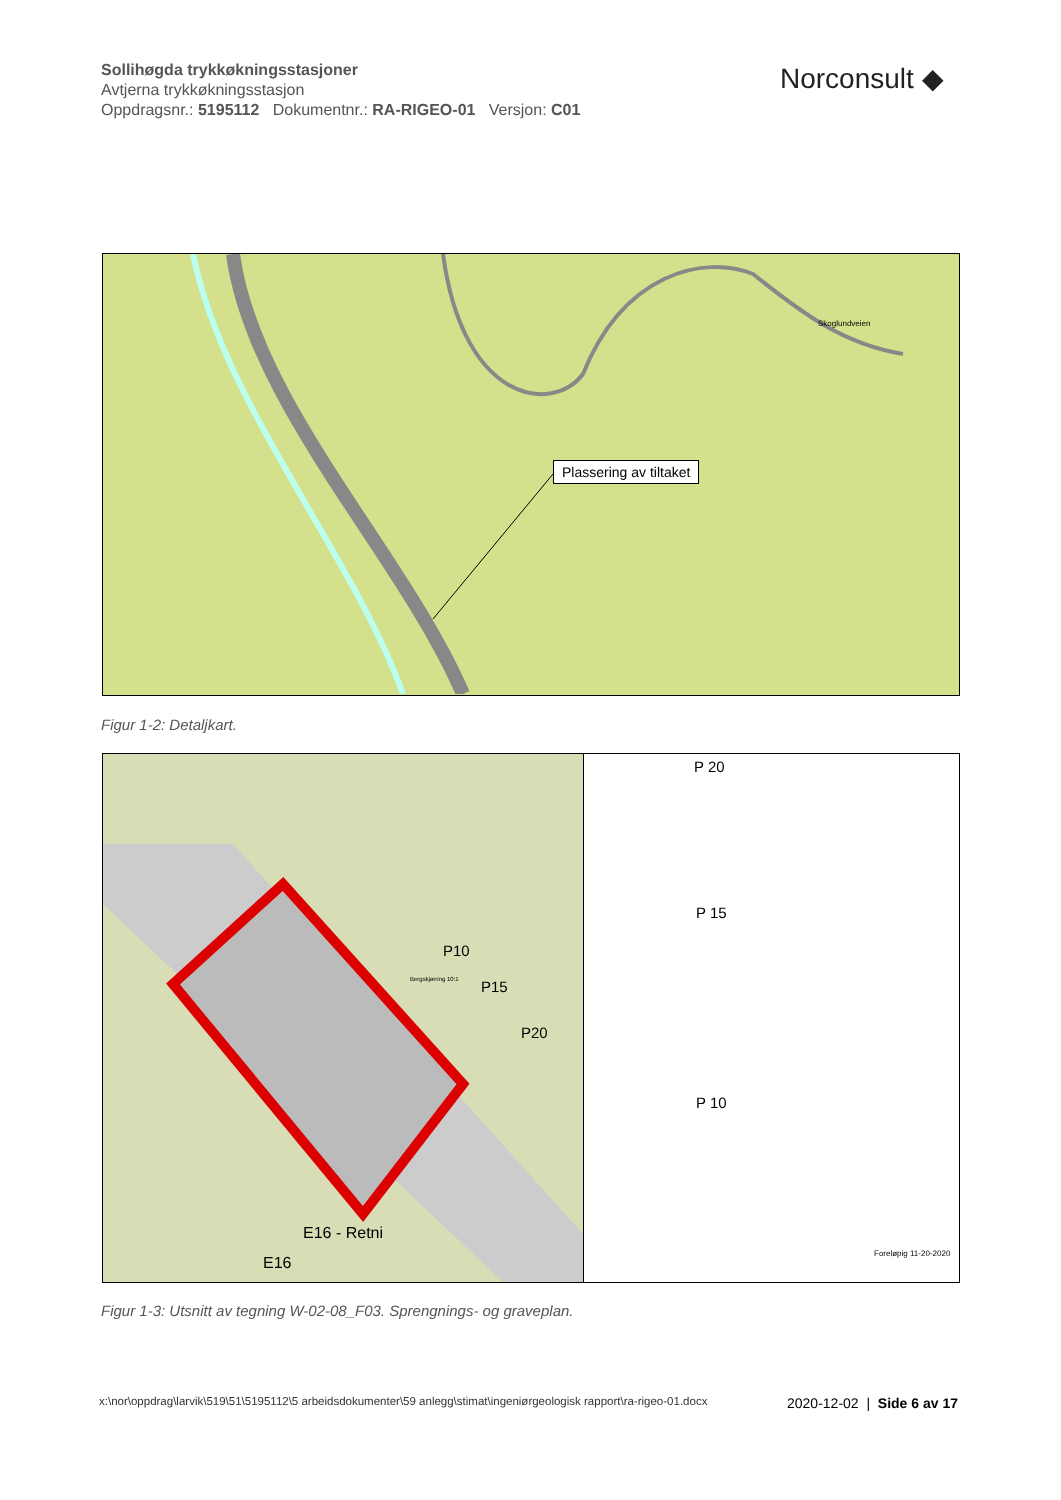Sollihøgda trykkøkningsstasjoner
Avtjerna trykkøkningsstasjon
Oppdragsnr.: 5195112 Dokumentnr.: RA-RIGEO-01 Versjon: C01
Norconsult ◆
Plassering av tiltaket
Skoglundveien
Figur 1-2: Detaljkart.
P10
P15
P20
Bergskjæring 10:1
E16 - Retni
E16
P 20
P 15
P 10
Foreløpig 11-20-2020
Figur 1-3: Utsnitt av tegning W-02-08_F03. Sprengnings- og graveplan.
x:\nor\oppdrag\larvik\519\51\5195112\5 arbeidsdokumenter\59 anlegg\stimat\ingeniørgeologisk rapport\ra-rigeo-01.docx
2020-12-02 | Side 6 av 17